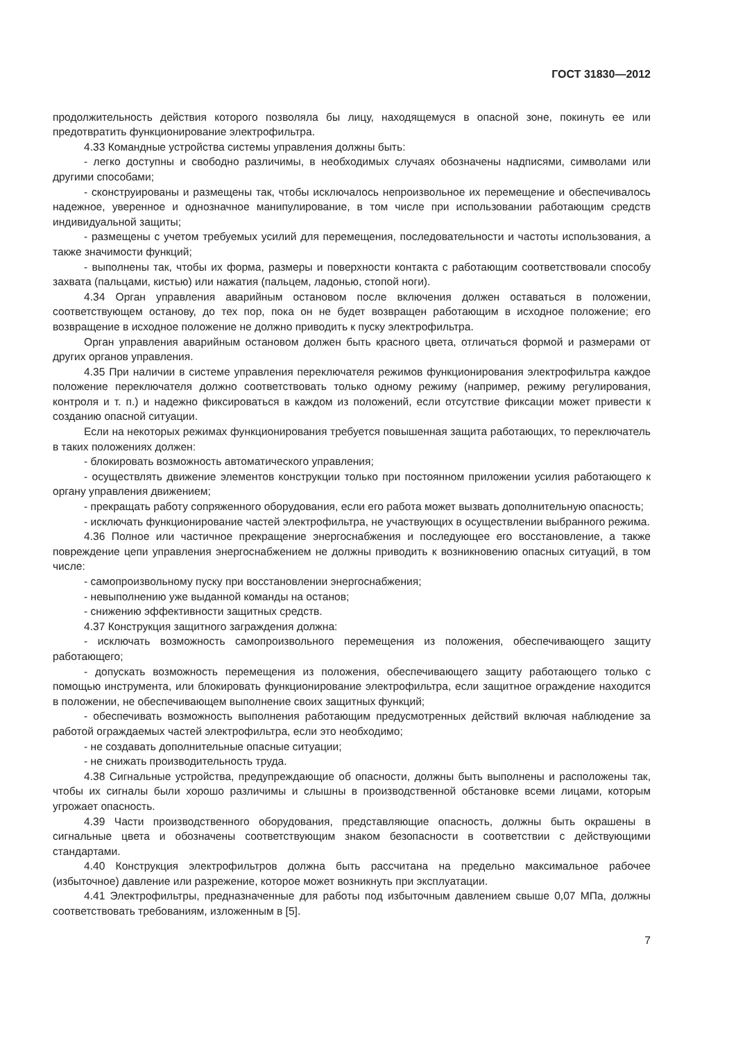ГОСТ 31830—2012
продолжительность действия которого позволяла бы лицу, находящемуся в опасной зоне, покинуть ее или предотвратить функционирование электрофильтра.
4.33 Командные устройства системы управления должны быть:
- легко доступны и свободно различимы, в необходимых случаях обозначены надписями, символами или другими способами;
- сконструированы и размещены так, чтобы исключалось непроизвольное их перемещение и обеспечивалось надежное, уверенное и однозначное манипулирование, в том числе при использовании работающим средств индивидуальной защиты;
- размещены с учетом требуемых усилий для перемещения, последовательности и частоты использования, а также значимости функций;
- выполнены так, чтобы их форма, размеры и поверхности контакта с работающим соответствовали способу захвата (пальцами, кистью) или нажатия (пальцем, ладонью, стопой ноги).
4.34 Орган управления аварийным остановом после включения должен оставаться в положении, соответствующем останову, до тех пор, пока он не будет возвращен работающим в исходное положение; его возвращение в исходное положение не должно приводить к пуску электрофильтра.
Орган управления аварийным остановом должен быть красного цвета, отличаться формой и размерами от других органов управления.
4.35 При наличии в системе управления переключателя режимов функционирования электрофильтра каждое положение переключателя должно соответствовать только одному режиму (например, режиму регулирования, контроля и т. п.) и надежно фиксироваться в каждом из положений, если отсутствие фиксации может привести к созданию опасной ситуации.
Если на некоторых режимах функционирования требуется повышенная защита работающих, то переключатель в таких положениях должен:
- блокировать возможность автоматического управления;
- осуществлять движение элементов конструкции только при постоянном приложении усилия работающего к органу управления движением;
- прекращать работу сопряженного оборудования, если его работа может вызвать дополнительную опасность;
- исключать функционирование частей электрофильтра, не участвующих в осуществлении выбранного режима.
4.36 Полное или частичное прекращение энергоснабжения и последующее его восстановление, а также повреждение цепи управления энергоснабжением не должны приводить к возникновению опасных ситуаций, в том числе:
- самопроизвольному пуску при восстановлении энергоснабжения;
- невыполнению уже выданной команды на останов;
- снижению эффективности защитных средств.
4.37 Конструкция защитного заграждения должна:
- исключать возможность самопроизвольного перемещения из положения, обеспечивающего защиту работающего;
- допускать возможность перемещения из положения, обеспечивающего защиту работающего только с помощью инструмента, или блокировать функционирование электрофильтра, если защитное ограждение находится в положении, не обеспечивающем выполнение своих защитных функций;
- обеспечивать возможность выполнения работающим предусмотренных действий включая наблюдение за работой ограждаемых частей электрофильтра, если это необходимо;
- не создавать дополнительные опасные ситуации;
- не снижать производительность труда.
4.38 Сигнальные устройства, предупреждающие об опасности, должны быть выполнены и расположены так, чтобы их сигналы были хорошо различимы и слышны в производственной обстановке всеми лицами, которым угрожает опасность.
4.39 Части производственного оборудования, представляющие опасность, должны быть окрашены в сигнальные цвета и обозначены соответствующим знаком безопасности в соответствии с действующими стандартами.
4.40 Конструкция электрофильтров должна быть рассчитана на предельно максимальное рабочее (избыточное) давление или разрежение, которое может возникнуть при эксплуатации.
4.41 Электрофильтры, предназначенные для работы под избыточным давлением свыше 0,07 МПа, должны соответствовать требованиям, изложенным в [5].
7